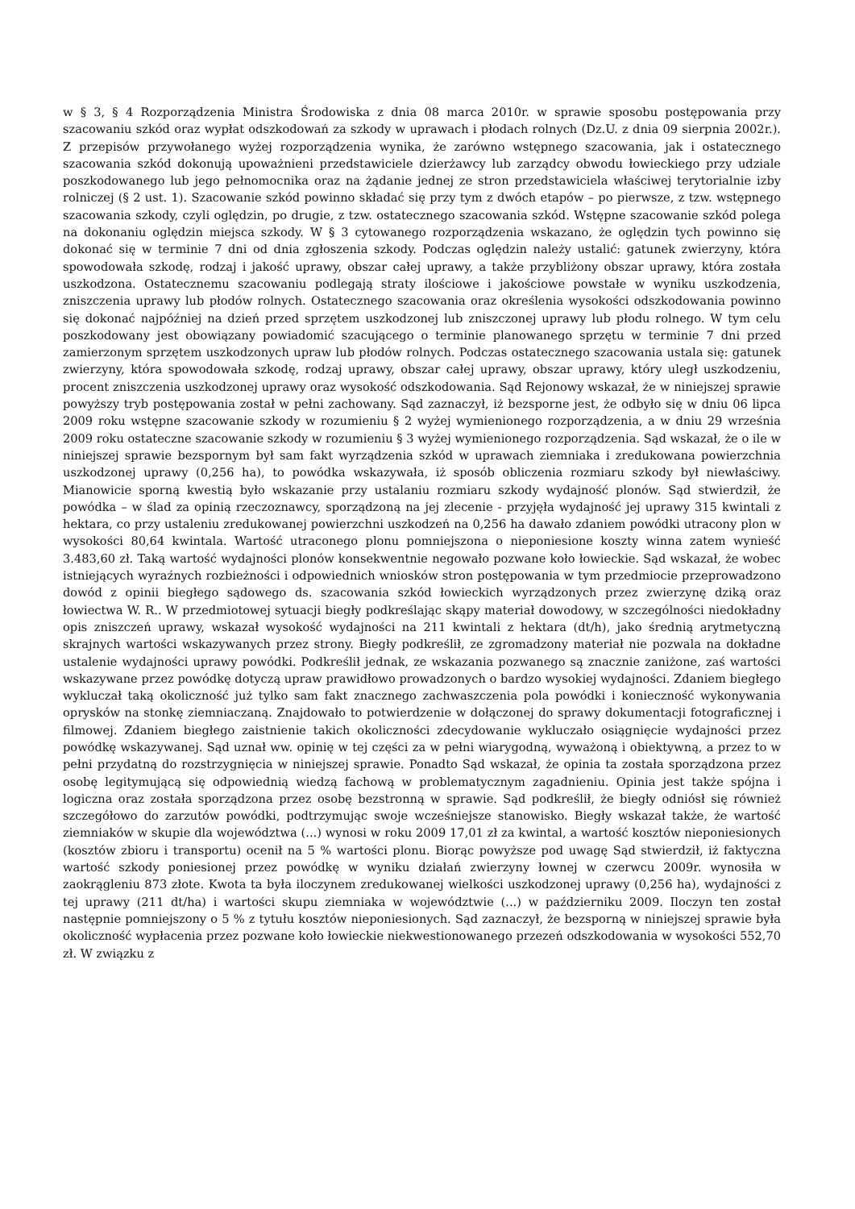w § 3, § 4 Rozporządzenia Ministra Środowiska z dnia 08 marca 2010r. w sprawie sposobu postępowania przy szacowaniu szkód oraz wypłat odszkodowań za szkody w uprawach i płodach rolnych (Dz.U. z dnia 09 sierpnia 2002r.). Z przepisów przywołanego wyżej rozporządzenia wynika, że zarówno wstępnego szacowania, jak i ostatecznego szacowania szkód dokonują upoważnieni przedstawiciele dzierżawcy lub zarządcy obwodu łowieckiego przy udziale poszkodowanego lub jego pełnomocnika oraz na żądanie jednej ze stron przedstawiciela właściwej terytorialnie izby rolniczej (§ 2 ust. 1). Szacowanie szkód powinno składać się przy tym z dwóch etapów – po pierwsze, z tzw. wstępnego szacowania szkody, czyli oględzin, po drugie, z tzw. ostatecznego szacowania szkód. Wstępne szacowanie szkód polega na dokonaniu oględzin miejsca szkody. W § 3 cytowanego rozporządzenia wskazano, że oględzin tych powinno się dokonać się w terminie 7 dni od dnia zgłoszenia szkody. Podczas oględzin należy ustalić: gatunek zwierzyny, która spowodowała szkodę, rodzaj i jakość uprawy, obszar całej uprawy, a także przybliżony obszar uprawy, która została uszkodzona. Ostatecznemu szacowaniu podlegają straty ilościowe i jakościowe powstałe w wyniku uszkodzenia, zniszczenia uprawy lub płodów rolnych. Ostatecznego szacowania oraz określenia wysokości odszkodowania powinno się dokonać najpóźniej na dzień przed sprzętem uszkodzonej lub zniszczonej uprawy lub płodu rolnego. W tym celu poszkodowany jest obowiązany powiadomić szacującego o terminie planowanego sprzętu w terminie 7 dni przed zamierzonym sprzętem uszkodzonych upraw lub płodów rolnych. Podczas ostatecznego szacowania ustala się: gatunek zwierzyny, która spowodowała szkodę, rodzaj uprawy, obszar całej uprawy, obszar uprawy, który uległ uszkodzeniu, procent zniszczenia uszkodzonej uprawy oraz wysokość odszkodowania. Sąd Rejonowy wskazał, że w niniejszej sprawie powyższy tryb postępowania został w pełni zachowany. Sąd zaznaczył, iż bezsporne jest, że odbyło się w dniu 06 lipca 2009 roku wstępne szacowanie szkody w rozumieniu § 2 wyżej wymienionego rozporządzenia, a w dniu 29 września 2009 roku ostateczne szacowanie szkody w rozumieniu § 3 wyżej wymienionego rozporządzenia. Sąd wskazał, że o ile w niniejszej sprawie bezspornym był sam fakt wyrządzenia szkód w uprawach ziemniaka i zredukowana powierzchnia uszkodzonej uprawy (0,256 ha), to powódka wskazywała, iż sposób obliczenia rozmiaru szkody był niewłaściwy. Mianowicie sporną kwestią było wskazanie przy ustalaniu rozmiaru szkody wydajność plonów. Sąd stwierdził, że powódka – w ślad za opinią rzeczoznawcy, sporządzoną na jej zlecenie - przyjęła wydajność jej uprawy 315 kwintali z hektara, co przy ustaleniu zredukowanej powierzchni uszkodzeń na 0,256 ha dawało zdaniem powódki utracony plon w wysokości 80,64 kwintala. Wartość utraconego plonu pomniejszona o nieponiesione koszty winna zatem wynieść 3.483,60 zł. Taką wartość wydajności plonów konsekwentnie negowało pozwane koło łowieckie. Sąd wskazał, że wobec istniejących wyraźnych rozbieżności i odpowiednich wniosków stron postępowania w tym przedmiocie przeprowadzono dowód z opinii biegłego sądowego ds. szacowania szkód łowieckich wyrządzonych przez zwierzynę dziką oraz łowiectwa W. R.. W przedmiotowej sytuacji biegły podkreślając skąpy materiał dowodowy, w szczególności niedokładny opis zniszczeń uprawy, wskazał wysokość wydajności na 211 kwintali z hektara (dt/h), jako średnią arytmetyczną skrajnych wartości wskazywanych przez strony. Biegły podkreślił, ze zgromadzony materiał nie pozwala na dokładne ustalenie wydajności uprawy powódki. Podkreślił jednak, ze wskazania pozwanego są znacznie zaniżone, zaś wartości wskazywane przez powódkę dotyczą upraw prawidłowo prowadzonych o bardzo wysokiej wydajności. Zdaniem biegłego wykluczał taką okoliczność już tylko sam fakt znacznego zachwaszczenia pola powódki i konieczność wykonywania oprysków na stonkę ziemniaczaną. Znajdowało to potwierdzenie w dołączonej do sprawy dokumentacji fotograficznej i filmowej. Zdaniem biegłego zaistnienie takich okoliczności zdecydowanie wykluczało osiągnięcie wydajności przez powódkę wskazywanej. Sąd uznał ww. opinię w tej części za w pełni wiarygodną, wyważoną i obiektywną, a przez to w pełni przydatną do rozstrzygnięcia w niniejszej sprawie. Ponadto Sąd wskazał, że opinia ta została sporządzona przez osobę legitymującą się odpowiednią wiedzą fachową w problematycznym zagadnieniu. Opinia jest także spójna i logiczna oraz została sporządzona przez osobę bezstronną w sprawie. Sąd podkreślił, że biegły odniósł się również szczegółowo do zarzutów powódki, podtrzymując swoje wcześniejsze stanowisko. Biegły wskazał także, że wartość ziemniaków w skupie dla województwa (...) wynosi w roku 2009 17,01 zł za kwintal, a wartość kosztów nieponiesionych (kosztów zbioru i transportu) ocenił na 5 % wartości plonu. Biorąc powyższe pod uwagę Sąd stwierdził, iż faktyczna wartość szkody poniesionej przez powódkę w wyniku działań zwierzyny łownej w czerwcu 2009r. wynosiła w zaokrągleniu 873 złote. Kwota ta była iloczynem zredukowanej wielkości uszkodzonej uprawy (0,256 ha), wydajności z tej uprawy (211 dt/ha) i wartości skupu ziemniaka w województwie (...) w październiku 2009. Iloczyn ten został następnie pomniejszony o 5 % z tytułu kosztów nieponiesionych. Sąd zaznaczył, że bezsporną w niniejszej sprawie była okoliczność wypłacenia przez pozwane koło łowieckie niekwestionowanego przezeń odszkodowania w wysokości 552,70 zł. W związku z